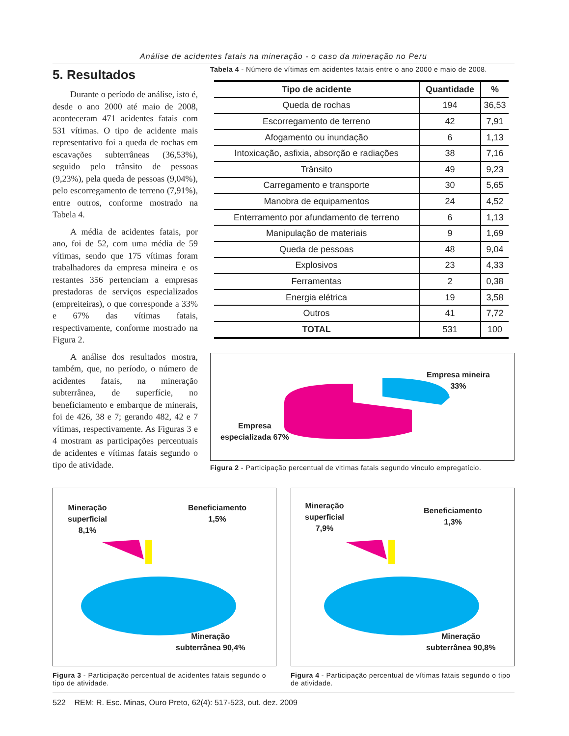Análise de acidentes fatais na mineração - o caso da mineração no Peru
5. Resultados
Durante o período de análise, isto é, desde o ano 2000 até maio de 2008, aconteceram 471 acidentes fatais com 531 vítimas. O tipo de acidente mais representativo foi a queda de rochas em escavações subterrâneas (36,53%), seguido pelo trânsito de pessoas (9,23%), pela queda de pessoas (9,04%), pelo escorregamento de terreno (7,91%), entre outros, conforme mostrado na Tabela 4.
A média de acidentes fatais, por ano, foi de 52, com uma média de 59 vítimas, sendo que 175 vítimas foram trabalhadores da empresa mineira e os restantes 356 pertenciam a empresas prestadoras de serviços especializados (empreiteiras), o que corresponde a 33% e 67% das vítimas fatais, respectivamente, conforme mostrado na Figura 2.
A análise dos resultados mostra, também, que, no período, o número de acidentes fatais, na mineração subterrânea, de superfície, no beneficiamento e embarque de minerais, foi de 426, 38 e 7; gerando 482, 42 e 7 vítimas, respectivamente. As Figuras 3 e 4 mostram as participações percentuais de acidentes e vítimas fatais segundo o tipo de atividade.
Tabela 4 - Número de vítimas em acidentes fatais entre o ano 2000 e maio de 2008.
| Tipo de acidente | Quantidade | % |
| --- | --- | --- |
| Queda de rochas | 194 | 36,53 |
| Escorregamento de terreno | 42 | 7,91 |
| Afogamento ou inundação | 6 | 1,13 |
| Intoxicação, asfixia, absorção e radiações | 38 | 7,16 |
| Trânsito | 49 | 9,23 |
| Carregamento e transporte | 30 | 5,65 |
| Manobra de equipamentos | 24 | 4,52 |
| Enterramento por afundamento de terreno | 6 | 1,13 |
| Manipulação de materiais | 9 | 1,69 |
| Queda de pessoas | 48 | 9,04 |
| Explosivos | 23 | 4,33 |
| Ferramentas | 2 | 0,38 |
| Energia elétrica | 19 | 3,58 |
| Outros | 41 | 7,72 |
| TOTAL | 531 | 100 |
Empresa mineira
33%
Empresa
especializada 67%
Figura 2 - Participação percentual de vitimas fatais segundo vinculo empregatício.
Mineração
superficial
8,1%
Beneficiamento
1,5%
Mineração
subterrânea 90,4%
Figura 3 - Participação percentual de acidentes fatais segundo o tipo de atividade.
Mineração
superficial
7,9%
Beneficiamento
1,3%
Mineração
subterrânea 90,8%
Figura 4 - Participação percentual de vítimas fatais segundo o tipo de atividade.
522 REM: R. Esc. Minas, Ouro Preto, 62(4): 517-523, out. dez. 2009